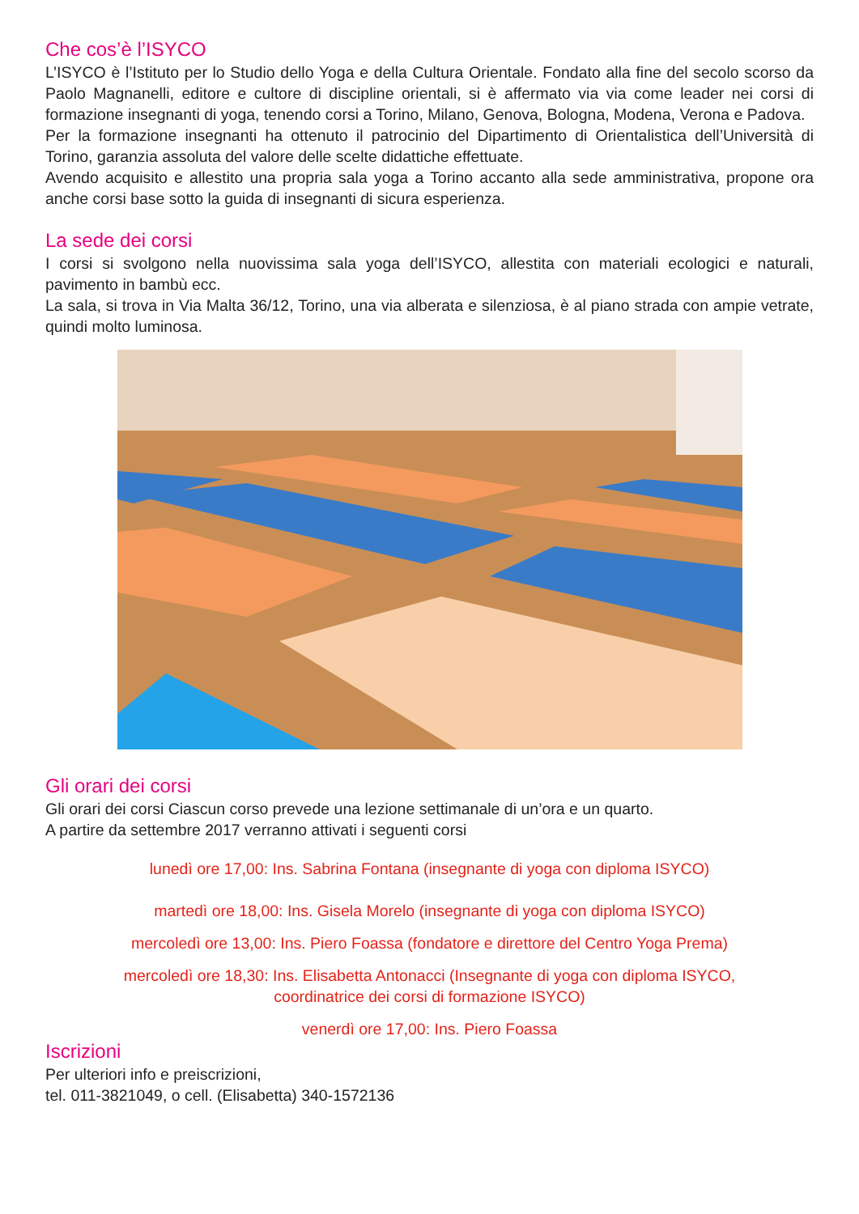Che cos’è l’ISYCO
L’ISYCO è l’Istituto per lo Studio dello Yoga e della Cultura Orientale. Fondato alla fine del secolo scorso da Paolo Magnanelli, editore e cultore di discipline orientali, si è affermato via via come leader nei corsi di formazione insegnanti di yoga, tenendo corsi a Torino, Milano, Genova, Bologna, Modena, Verona e Padova.
Per la formazione insegnanti ha ottenuto il patrocinio del Dipartimento di Orientalistica dell’Università di Torino, garanzia assoluta del valore delle scelte didattiche effettuate.
Avendo acquisito e allestito una propria sala yoga a Torino accanto alla sede amministrativa, propone ora anche corsi base sotto la guida di insegnanti di sicura esperienza.
La sede dei corsi
I corsi si svolgono nella nuovissima sala yoga dell’ISYCO, allestita con materiali ecologici e naturali, pavimento in bambù ecc.
La sala, si trova in Via Malta 36/12, Torino, una via alberata e silenziosa, è al piano strada con ampie vetrate, quindi molto luminosa.
Gli orari dei corsi
Gli orari dei corsi Ciascun corso prevede una lezione settimanale di un’ora e un quarto.
A partire da settembre 2017 verranno attivati i seguenti corsi
lunedì ore 17,00: Ins. Sabrina Fontana (insegnante di yoga con diploma ISYCO)
martedì ore 18,00: Ins. Gisela Morelo (insegnante di yoga con diploma ISYCO)
mercoledì ore 13,00: Ins. Piero Foassa (fondatore e direttore del Centro Yoga Prema)
mercoledì ore 18,30: Ins. Elisabetta Antonacci (Insegnante di yoga con diploma ISYCO,
coordinatrice dei corsi di formazione ISYCO)
venerdì ore 17,00: Ins. Piero Foassa
Iscrizioni
Per ulteriori info e preiscrizioni,
tel. 011-3821049, o cell. (Elisabetta) 340-1572136